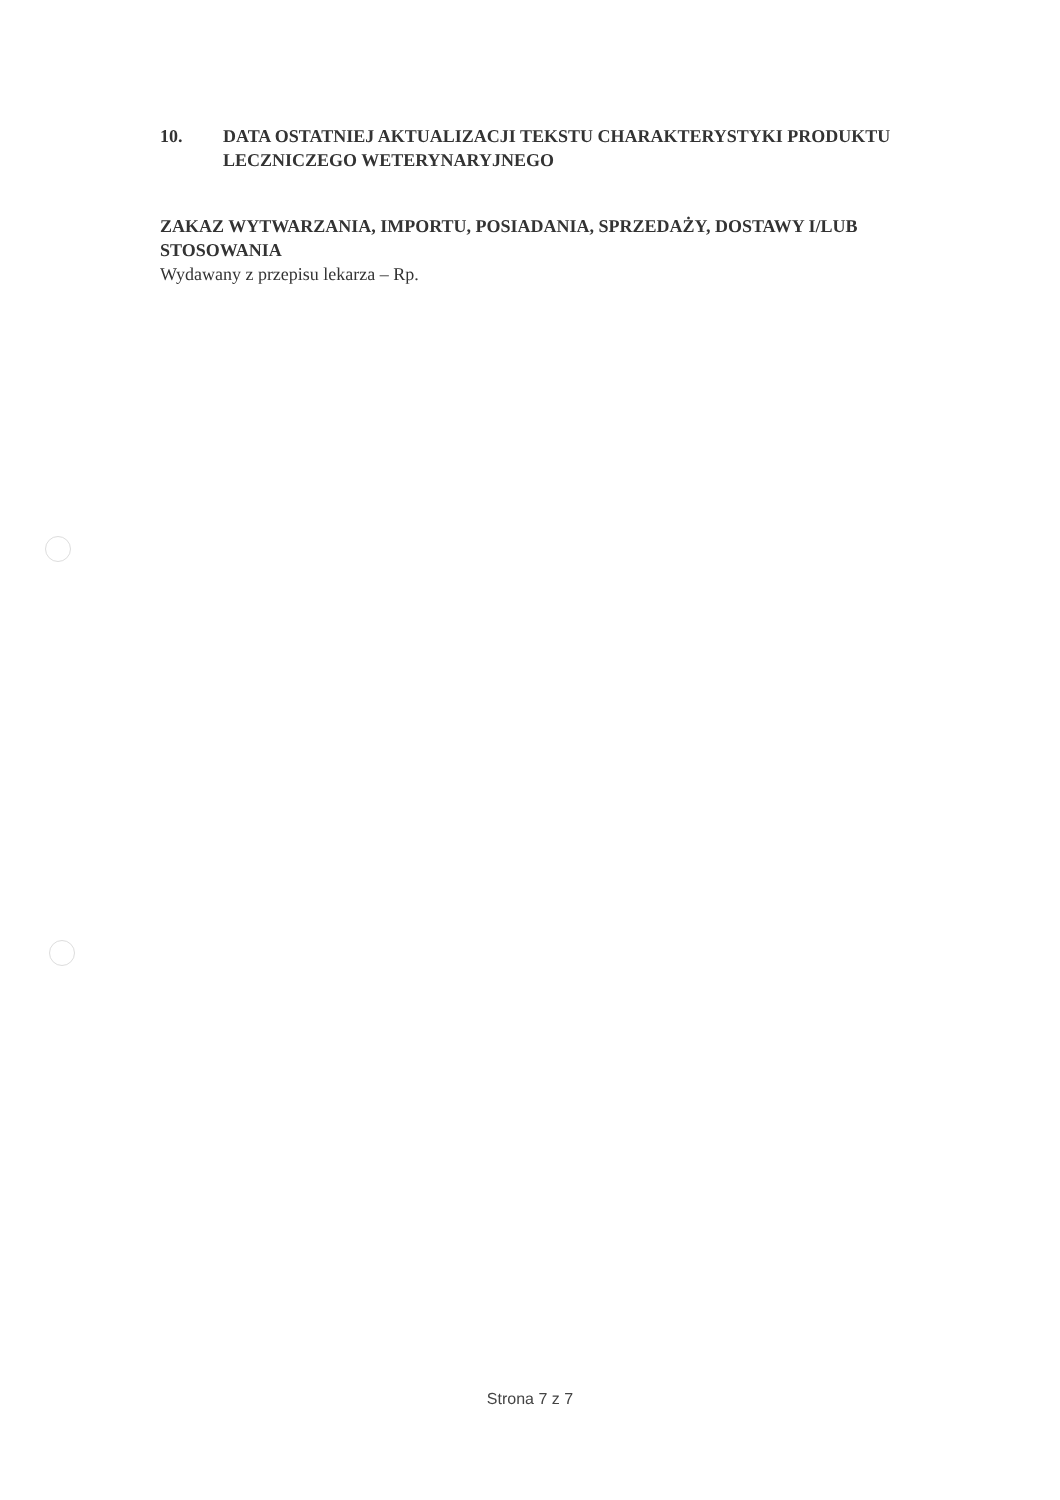10. DATA OSTATNIEJ AKTUALIZACJI TEKSTU CHARAKTERYSTYKI PRODUKTU LECZNICZEGO WETERYNARYJNEGO
ZAKAZ WYTWARZANIA, IMPORTU, POSIADANIA, SPRZEDAŻY, DOSTAWY I/LUB STOSOWANIA
Wydawany z przepisu lekarza – Rp.
Strona 7 z 7